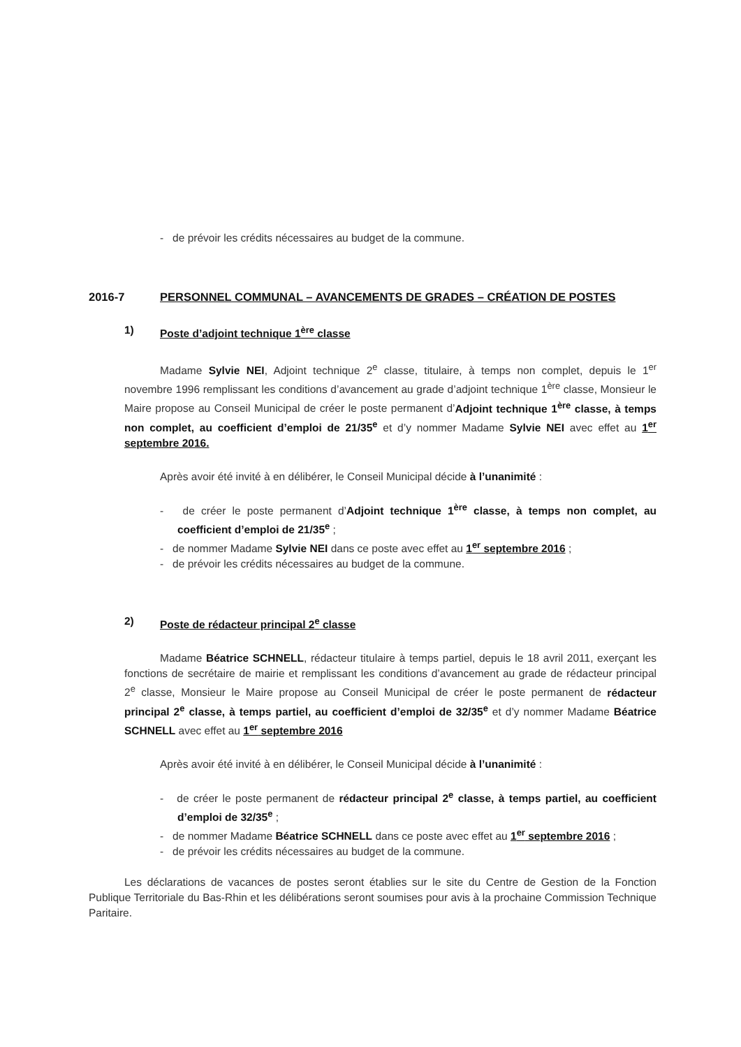- de prévoir les crédits nécessaires au budget de la commune.
2016-7 PERSONNEL COMMUNAL – AVANCEMENTS DE GRADES – CRÉATION DE POSTES
1) Poste d’adjoint technique 1<sup>ère</sup> classe
Madame Sylvie NEI, Adjoint technique 2<sup>e</sup> classe, titulaire, à temps non complet, depuis le 1<sup>er</sup> novembre 1996 remplissant les conditions d’avancement au grade d’adjoint technique 1<sup>ère</sup> classe, Monsieur le Maire propose au Conseil Municipal de créer le poste permanent d’Adjoint technique 1<sup>ère</sup> classe, à temps non complet, au coefficient d’emploi de 21/35<sup>e</sup> et d’y nommer Madame Sylvie NEI avec effet au 1<sup>er</sup> septembre 2016.
Après avoir été invité à en délibérer, le Conseil Municipal décide à l’unanimité :
- de créer le poste permanent d’Adjoint technique 1<sup>ère</sup> classe, à temps non complet, au coefficient d’emploi de 21/35<sup>e</sup> ;
- de nommer Madame Sylvie NEI dans ce poste avec effet au 1<sup>er</sup> septembre 2016 ;
- de prévoir les crédits nécessaires au budget de la commune.
2) Poste de rédacteur principal 2<sup>e</sup> classe
Madame Béatrice SCHNELL, rédacteur titulaire à temps partiel, depuis le 18 avril 2011, exerçant les fonctions de secrétaire de mairie et remplissant les conditions d’avancement au grade de rédacteur principal 2<sup>e</sup> classe, Monsieur le Maire propose au Conseil Municipal de créer le poste permanent de rédacteur principal 2<sup>e</sup> classe, à temps partiel, au coefficient d’emploi de 32/35<sup>e</sup> et d’y nommer Madame Béatrice SCHNELL avec effet au 1<sup>er</sup> septembre 2016
Après avoir été invité à en délibérer, le Conseil Municipal décide à l’unanimité :
- de créer le poste permanent de rédacteur principal 2<sup>e</sup> classe, à temps partiel, au coefficient d’emploi de 32/35<sup>e</sup> ;
- de nommer Madame Béatrice SCHNELL dans ce poste avec effet au 1<sup>er</sup> septembre 2016 ;
- de prévoir les crédits nécessaires au budget de la commune.
Les déclarations de vacances de postes seront établies sur le site du Centre de Gestion de la Fonction Publique Territoriale du Bas-Rhin et les délibérations seront soumises pour avis à la prochaine Commission Technique Paritaire.